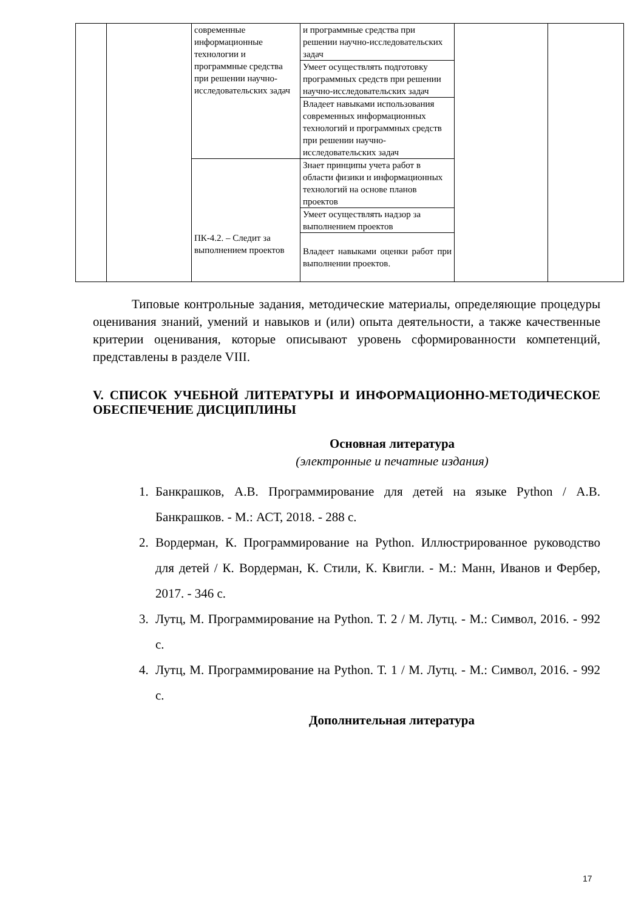| | | современные информационные технологии и программные средства при решении научно-исследовательских задач | и программные средства при решении научно-исследовательских задач | | |
| | | | Умеет осуществлять подготовку программных средств при решении научно-исследовательских задач | | |
| | | | Владеет навыками использования современных информационных технологий и программных средств при решении научно-исследовательских задач | | |
| | | ПК-4.2. – Следит за выполнением проектов | Знает принципы учета работ в области физики и информационных технологий на основе планов проектов | | |
| | | | Умеет осуществлять надзор за выполнением проектов | | |
| | | | Владеет навыками оценки работ при выполнении проектов. | | |
Типовые контрольные задания, методические материалы, определяющие процедуры оценивания знаний, умений и навыков и (или) опыта деятельности, а также качественные критерии оценивания, которые описывают уровень сформированности компетенций, представлены в разделе VIII.
V. СПИСОК УЧЕБНОЙ ЛИТЕРАТУРЫ И ИНФОРМАЦИОННО-МЕТОДИЧЕСКОЕ ОБЕСПЕЧЕНИЕ ДИСЦИПЛИНЫ
Основная литература
(электронные и печатные издания)
1. Банкрашков, А.В. Программирование для детей на языке Python / А.В. Банкрашков. - М.: АСТ, 2018. - 288 с.
2. Вордерман, К. Программирование на Python. Иллюстрированное руководство для детей / К. Вордерман, К. Стили, К. Квигли. - М.: Манн, Иванов и Фербер, 2017. - 346 с.
3. Лутц, М. Программирование на Python. Т. 2 / М. Лутц. - М.: Символ, 2016. - 992 с.
4. Лутц, М. Программирование на Python. Т. 1 / М. Лутц. - М.: Символ, 2016. - 992 с.
Дополнительная литература
17